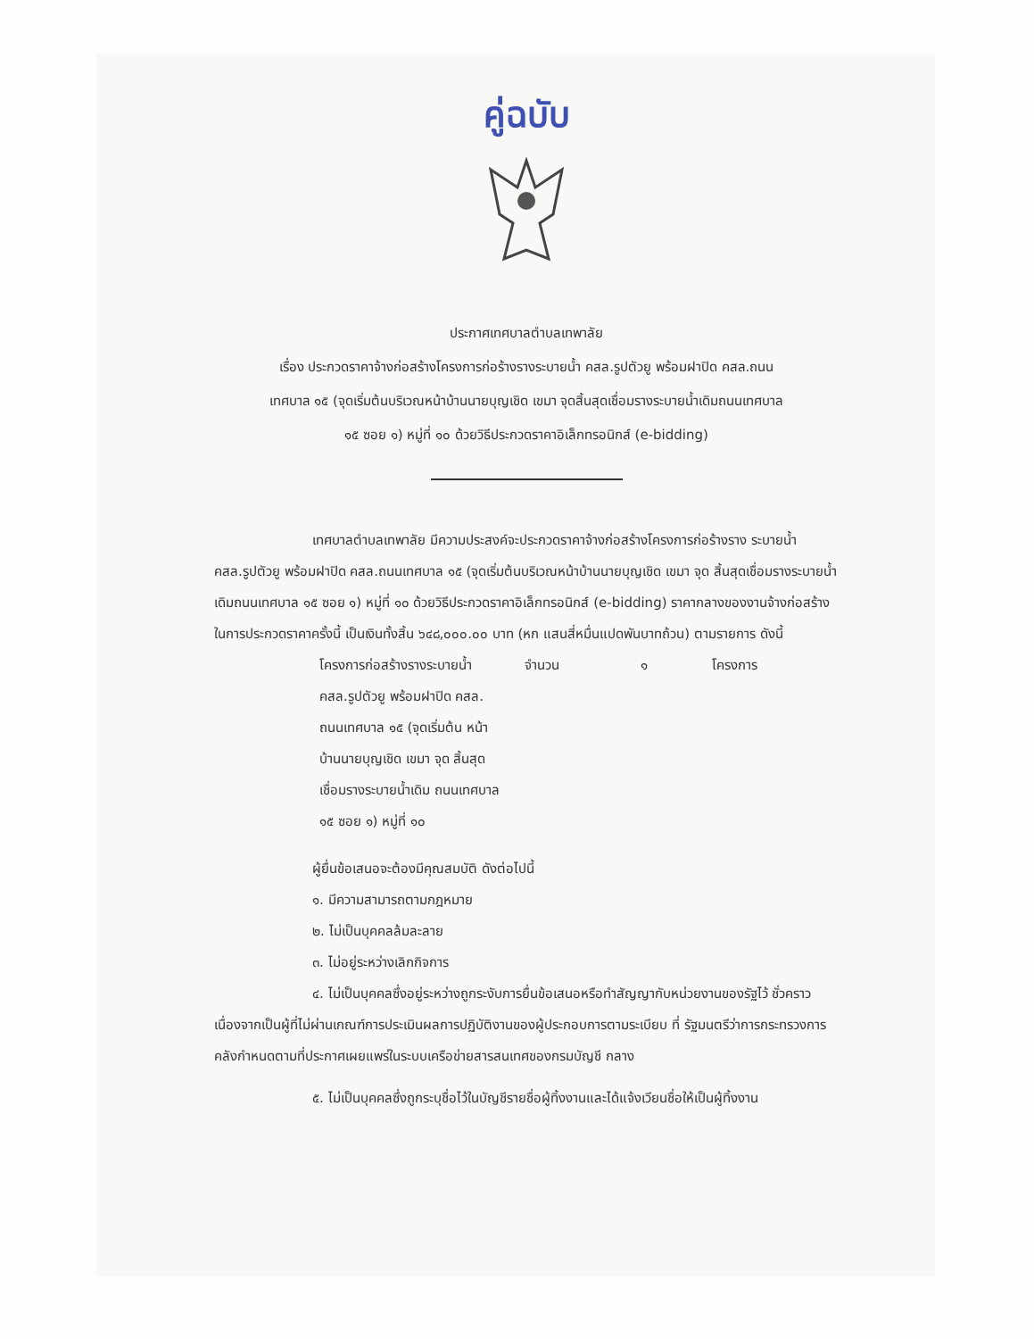คู่ฉบับ
ประกาศเทศบาลตำบลเทพาลัย
เรื่อง ประกวดราคาจ้างก่อสร้างโครงการก่อร้างรางระบายน้ำ คสล.รูปตัวยู พร้อมฝาปิด คสล.ถนน
เทศบาล ๑๕ (จุดเริ่มต้นบริเวณหน้าบ้านนายบุญเชิด เขมา จุดสิ้นสุดเชื่อมรางระบายน้ำเดิมถนนเทศบาล
๑๕ ซอย ๑) หมู่ที่ ๑๐ ด้วยวิธีประกวดราคาอิเล็กทรอนิกส์ (e-bidding)
เทศบาลตำบลเทพาลัย มีความประสงค์จะประกวดราคาจ้างก่อสร้างโครงการก่อร้างราง ระบายน้ำ คสล.รูปตัวยู พร้อมฝาปิด คสล.ถนนเทศบาล ๑๕ (จุดเริ่มต้นบริเวณหน้าบ้านนายบุญเชิด เขมา จุด สิ้นสุดเชื่อมรางระบายน้ำเดิมถนนเทศบาล ๑๕ ซอย ๑) หมู่ที่ ๑๐ ด้วยวิธีประกวดราคาอิเล็กทรอนิกส์ (e-bidding) ราคากลางของงานจ้างก่อสร้าง ในการประกวดราคาครั้งนี้ เป็นเงินทั้งสิ้น ๖๔๘,๐๐๐.๐๐ บาท (หก แสนสี่หมื่นแปดพันบาทถ้วน) ตามรายการ ดังนี้
| โครงการก่อสร้างรางระบายน้ำ คสล.รูปตัวยู พร้อมฝาปิด คสล. ถนนเทศบาล ๑๕ (จุดเริ่มต้น หน้าบ้านนายบุญเชิด เขมา จุด สิ้นสุดเชื่อมรางระบายน้ำเดิม ถนนเทศบาล ๑๕ ซอย ๑) หมู่ที่ ๑๐ | จำนวน | ๑ | โครงการ |
ผู้ยื่นข้อเสนอจะต้องมีคุณสมบัติ ดังต่อไปนี้
๑. มีความสามารถตามกฎหมาย
๒. ไม่เป็นบุคคลล้มละลาย
๓. ไม่อยู่ระหว่างเลิกกิจการ
๔. ไม่เป็นบุคคลซึ่งอยู่ระหว่างถูกระงับการยื่นข้อเสนอหรือทำสัญญากับหน่วยงานของรัฐไว้ ชั่วคราว เนื่องจากเป็นผู้ที่ไม่ผ่านเกณฑ์การประเมินผลการปฏิบัติงานของผู้ประกอบการตามระเบียบ ที่ รัฐมนตรีว่าการกระทรวงการคลังกำหนดตามที่ประกาศเผยแพร่ในระบบเครือข่ายสารสนเทศของกรมบัญชี กลาง
๕. ไม่เป็นบุคคลซึ่งถูกระบุชื่อไว้ในบัญชีรายชื่อผู้ทิ้งงานและได้แจ้งเวียนชื่อให้เป็นผู้ทิ้งงาน